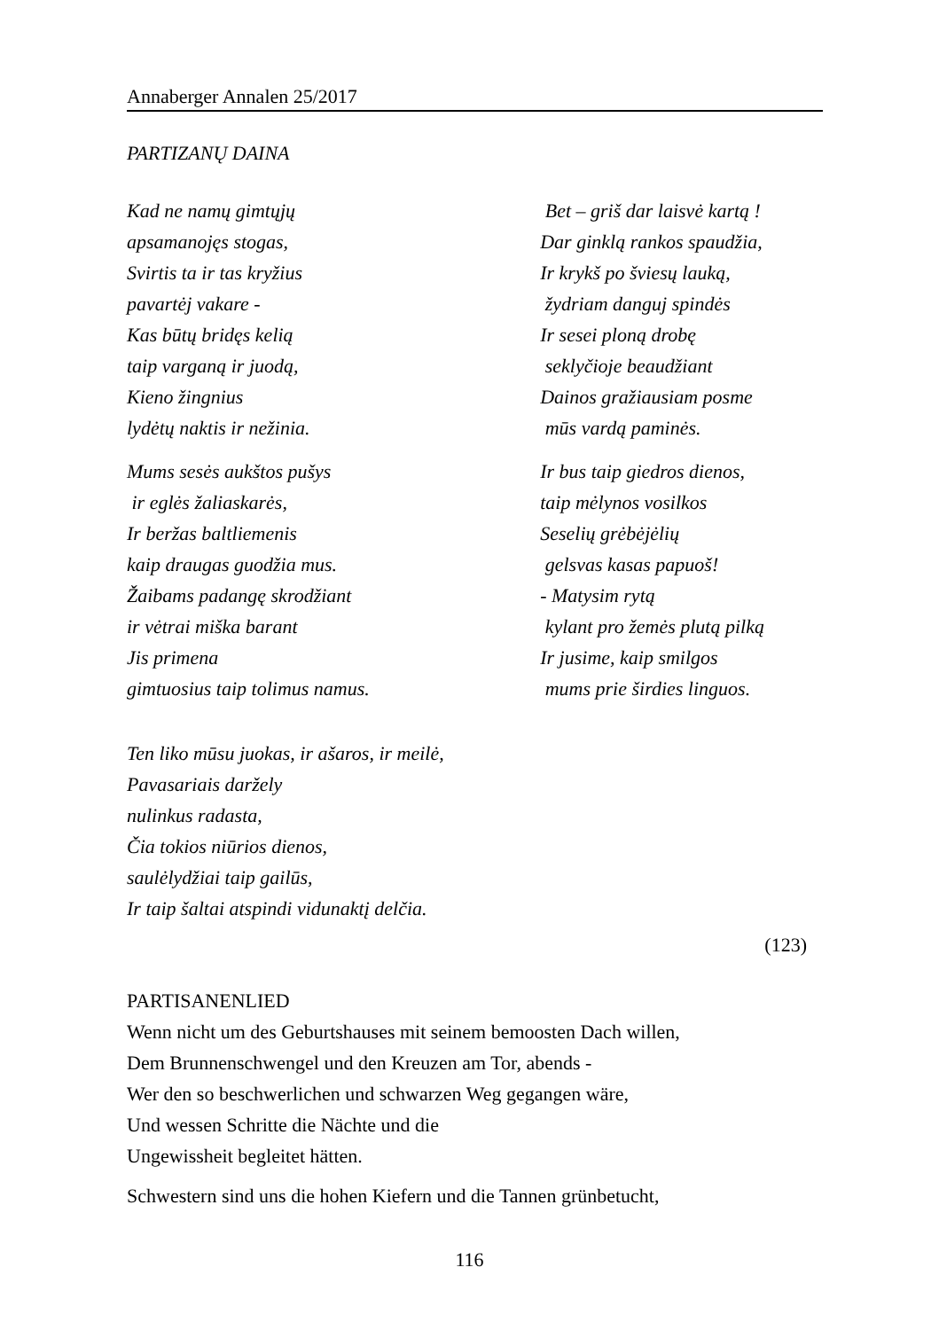Annaberger Annalen 25/2017
PARTIZANŲ DAINA
Kad ne namų gimtųjų
apsamanojęs stogas,
Svirtis ta ir tas kryžius
pavartėj vakare -
Kas būtų bridęs kelią
taip varganą ir juodą,
Kieno žingnius
lydėtų naktis ir nežinia.
Mums sesės aukštos pušys
ir eglės žaliaskarės,
Ir beržas baltliemenis
kaip draugas guodžia mus.
Žaibams padangę skrodžiant
ir vėtrai miška barant
Jis primena
gimtuosius taip tolimus namus.
Bet – griš dar laisvė kartą !
Dar ginklą rankos spaudžia,
Ir krykš po šviesų lauką,
žydriam danguj spindės
Ir sesei ploną drobę
seklyčioje beaudžiant
Dainos gražiausiam posme
mūs vardą paminės.
Ir bus taip giedros dienos,
taip mėlynos vosilkos
Seselių grėbėjėlių
gelsvas kasas papuoš!
- Matysim rytą
kylant pro žemės plutą pilką
Ir jusime, kaip smilgos
mums prie širdies linguos.
Ten liko mūsu juokas, ir ašaros, ir meilė,
Pavasariais daržely
nulinkus radasta,
Čia tokios niūrios dienos,
saulėlydžiai taip gailūs,
Ir taip šaltai atspindi vidunaktį delčia.
(123)
PARTISANENLIED
Wenn nicht um des Geburtshauses mit seinem bemoosten Dach willen,
Dem Brunnenschwengel und den Kreuzen am Tor, abends -
Wer den so beschwerlichen und schwarzen Weg gegangen wäre,
Und wessen Schritte die Nächte und die
Ungewissheit begleitet hätten.
Schwestern sind uns die hohen Kiefern und die Tannen grünbetucht,
116